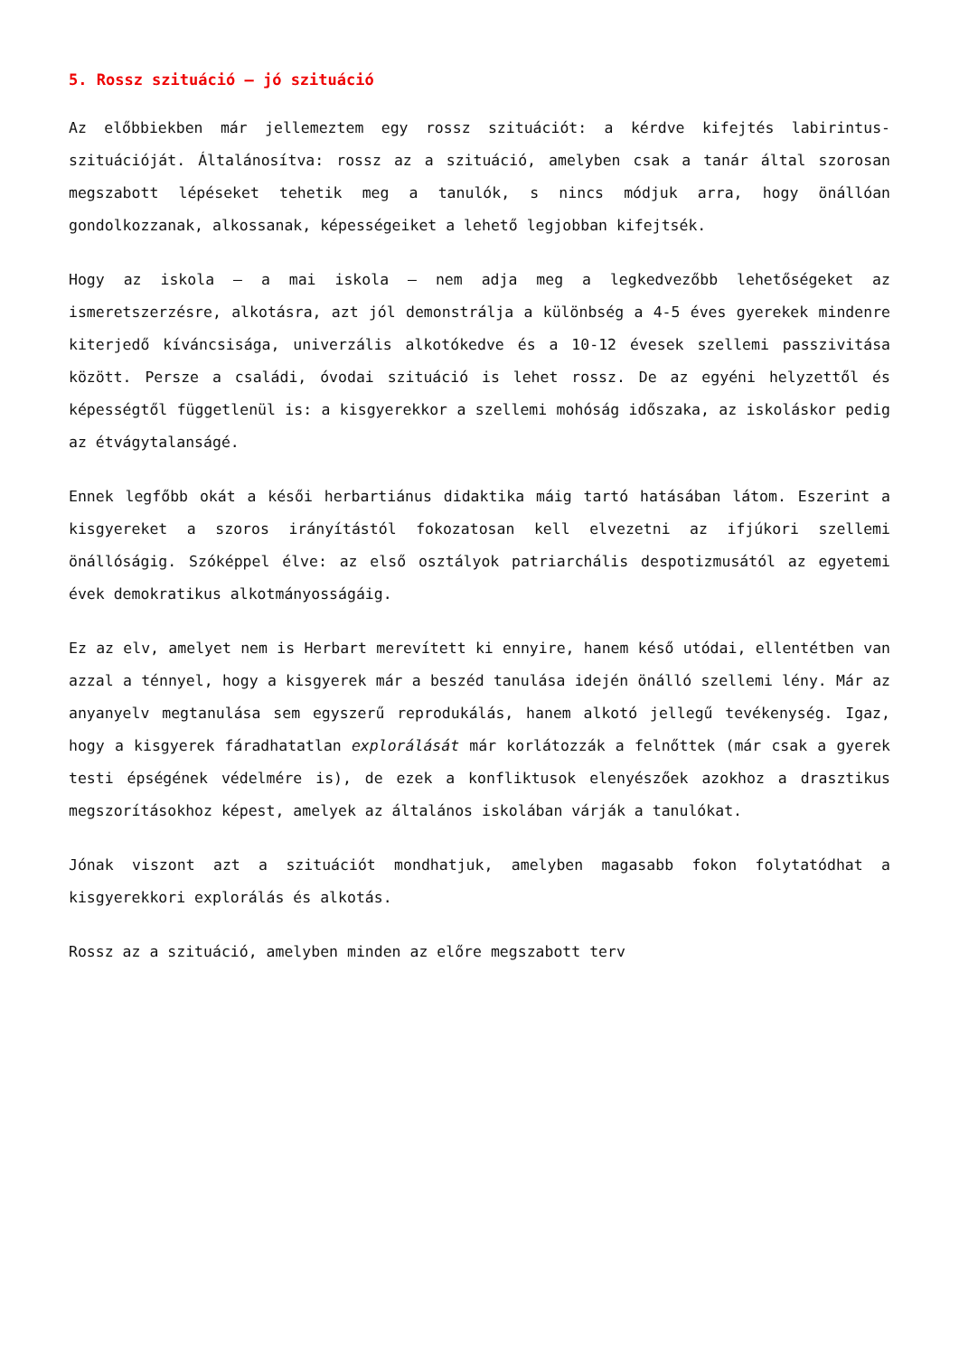5. Rossz szituáció – jó szituáció
Az előbbiekben már jellemeztem egy rossz szituációt: a kérdve kifejtés labirintus-szituációját. Általánosítva: rossz az a szituáció, amelyben csak a tanár által szorosan megszabott lépéseket tehetik meg a tanulók, s nincs módjuk arra, hogy önállóan gondolkozzanak, alkossanak, képességeiket a lehető legjobban kifejtsék.
Hogy az iskola – a mai iskola – nem adja meg a legkedvezőbb lehetőségeket az ismeretszerzésre, alkotásra, azt jól demonstrálja a különbség a 4-5 éves gyerekek mindenre kiterjedő kíváncsisága, univerzális alkotókedve és a 10-12 évesek szellemi passzivitása között. Persze a családi, óvodai szituáció is lehet rossz. De az egyéni helyzettől és képességtől függetlenül is: a kisgyerekkor a szellemi mohóság időszaka, az iskoláskor pedig az étvágytalanságé.
Ennek legfőbb okát a késői herbartiánus didaktika máig tartó hatásában látom. Eszerint a kisgyereket a szoros irányítástól fokozatosan kell elvezetni az ifjúkori szellemi önállóságig. Szóképpel élve: az első osztályok patriarchális despotizmusától az egyetemi évek demokratikus alkotmányosságáig.
Ez az elv, amelyet nem is Herbart merevített ki ennyire, hanem késő utódai, ellentétben van azzal a ténnyel, hogy a kisgyerek már a beszéd tanulása idején önálló szellemi lény. Már az anyanyelv megtanulása sem egyszerű reprodukálás, hanem alkotó jellegű tevékenység. Igaz, hogy a kisgyerek fáradhatatlan explorálását már korlátozzák a felnőttek (már csak a gyerek testi épségének védelmére is), de ezek a konfliktusok elenyészőek azokhoz a drasztikus megszorításokhoz képest, amelyek az általános iskolában várják a tanulókat.
Jónak viszont azt a szituációt mondhatjuk, amelyben magasabb fokon folytatódhat a kisgyerekkori explorálás és alkotás.
Rossz az a szituáció, amelyben minden az előre megszabott terv